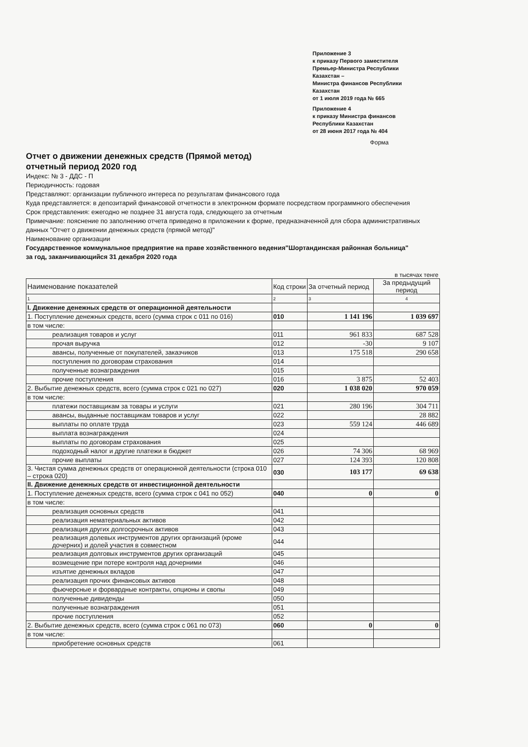Приложение 3
к приказу Первого заместителя
Премьер-Министра Республики
Казахстан –
Министра финансов Республики
Казахстан
от 1 июля 2019 года № 665
Приложение 4
к приказу Министра финансов
Республики Казахстан
от 28 июня 2017 года № 404
Форма
Отчет о движении денежных средств (Прямой метод)
отчетный период 2020 год
Индекс: № 3 - ДДС - П
Периодичность: годовая
Представляют: организации публичного интереса по результатам финансового года
Куда представляется: в депозитарий финансовой отчетности в электронном формате посредством программного обеспечения
Срок представления: ежегодно не позднее 31 августа года, следующего за отчетным
Примечание: пояснение по заполнению отчета приведено в приложении к форме, предназначенной для сбора административных данных "Отчет о движении денежных средств (прямой метод)"
Наименование организации
Государственное коммунальное предприятие на праве хозяйственного ведения"Шортандинская районная больница"
за год, заканчивающийся 31 декабря 2020 года
в тысячах тенге
| Наименование показателей | Код строки | За отчетный период | За предыдущий период |
| --- | --- | --- | --- |
| 1 | 2 | 3 | 4 |
| I. Движение денежных средств от операционной деятельности | | | |
| 1. Поступление денежных средств, всего (сумма строк с 011 по 016) | 010 | 1 141 196 | 1 039 697 |
| в том числе: | | | |
| реализация товаров и услуг | 011 | 961 833 | 687 528 |
| прочая выручка | 012 | -30 | 9 107 |
| авансы, полученные от покупателей, заказчиков | 013 | 175 518 | 290 658 |
| поступления по договорам страхования | 014 | | |
| полученные вознаграждения | 015 | | |
| прочие поступления | 016 | 3 875 | 52 403 |
| 2. Выбытие денежных средств, всего (сумма строк с 021 по 027) | 020 | 1 038 020 | 970 059 |
| в том числе: | | | |
| платежи поставщикам за товары и услуги | 021 | 280 196 | 304 711 |
| авансы, выданные поставщикам товаров и услуг | 022 | | 28 882 |
| выплаты по оплате труда | 023 | 559 124 | 446 689 |
| выплата вознаграждения | 024 | | |
| выплаты по договорам страхования | 025 | | |
| подоходный налог и другие платежи в бюджет | 026 | 74 306 | 68 969 |
| прочие выплаты | 027 | 124 393 | 120 808 |
| 3. Чистая сумма денежных средств от операционной деятельности (строка 010 – строка 020) | 030 | 103 177 | 69 638 |
| II. Движение денежных средств от инвестиционной деятельности | | | |
| 1. Поступление денежных средств, всего (сумма строк с 041 по 052) | 040 | 0 | 0 |
| в том числе: | | | |
| реализация основных средств | 041 | | |
| реализация нематериальных активов | 042 | | |
| реализация других долгосрочных активов | 043 | | |
| реализация долевых инструментов других организаций (кроме дочерних) и долей участия в совместном | 044 | | |
| реализация долговых инструментов других организаций | 045 | | |
| возмещение при потере контроля над дочерними | 046 | | |
| изъятие денежных вкладов | 047 | | |
| реализация прочих финансовых активов | 048 | | |
| фьючерсные и форвардные контракты, опционы и свопы | 049 | | |
| полученные дивиденды | 050 | | |
| полученные вознаграждения | 051 | | |
| прочие поступления | 052 | | |
| 2. Выбытие денежных средств, всего (сумма строк с 061 по 073) | 060 | 0 | 0 |
| в том числе: | | | |
| приобретение основных средств | 061 | | |